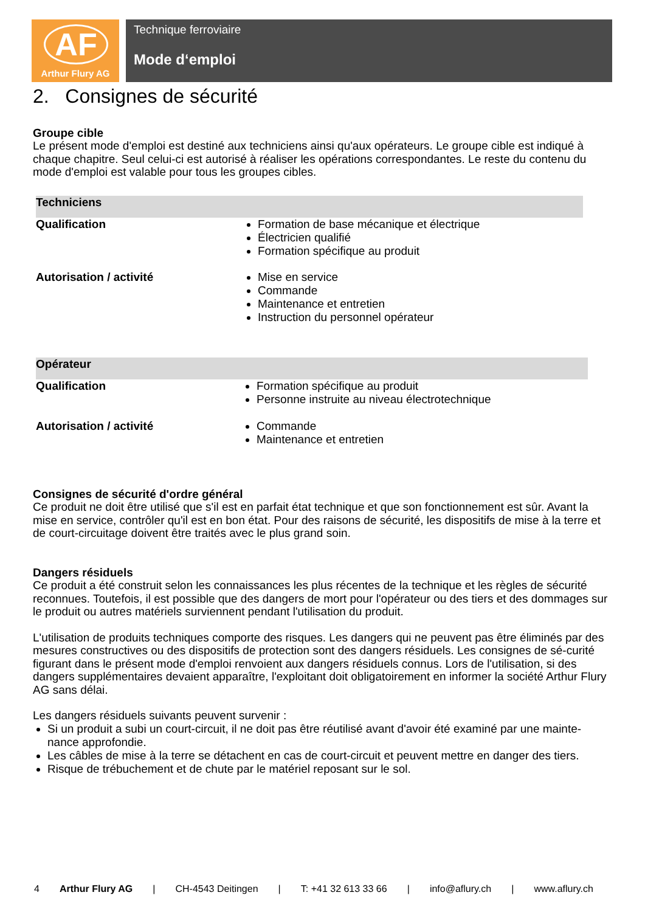AF
Arthur Flury AG
Technique ferroviaire
Mode d‘emploi
2. Consignes de sécurité
Groupe cible
Le présent mode d'emploi est destiné aux techniciens ainsi qu'aux opérateurs. Le groupe cible est indiqué à chaque chapitre. Seul celui-ci est autorisé à réaliser les opérations correspondantes. Le reste du contenu du mode d'emploi est valable pour tous les groupes cibles.
| Techniciens | |
| Qualification | Formation de base mécanique et électrique Électricien qualifié Formation spécifique au produit |
| Autorisation / activité | Mise en service Commande Maintenance et entretien Instruction du personnel opérateur |
| Opérateur | |
| Qualification | Formation spécifique au produit Personne instruite au niveau électrotechnique |
| Autorisation / activité | Commande Maintenance et entretien |
Consignes de sécurité d'ordre général
Ce produit ne doit être utilisé que s'il est en parfait état technique et que son fonctionnement est sûr. Avant la mise en service, contrôler qu'il est en bon état. Pour des raisons de sécurité, les dispositifs de mise à la terre et de court-circuitage doivent être traités avec le plus grand soin.
Dangers résiduels
Ce produit a été construit selon les connaissances les plus récentes de la technique et les règles de sécurité reconnues. Toutefois, il est possible que des dangers de mort pour l'opérateur ou des tiers et des dommages sur le produit ou autres matériels surviennent pendant l'utilisation du produit.
L'utilisation de produits techniques comporte des risques. Les dangers qui ne peuvent pas être éliminés par des mesures constructives ou des dispositifs de protection sont des dangers résiduels. Les consignes de sé-curité figurant dans le présent mode d'emploi renvoient aux dangers résiduels connus. Lors de l'utilisation, si des dangers supplémentaires devaient apparaître, l'exploitant doit obligatoirement en informer la société Arthur Flury AG sans délai.
Les dangers résiduels suivants peuvent survenir :
Si un produit a subi un court-circuit, il ne doit pas être réutilisé avant d'avoir été examiné par une mainte-nance approfondie.
Les câbles de mise à la terre se détachent en cas de court-circuit et peuvent mettre en danger des tiers.
Risque de trébuchement et de chute par le matériel reposant sur le sol.
4 Arthur Flury AG | CH-4543 Deitingen | T: +41 32 613 33 66 | info@aflury.ch | www.aflury.ch